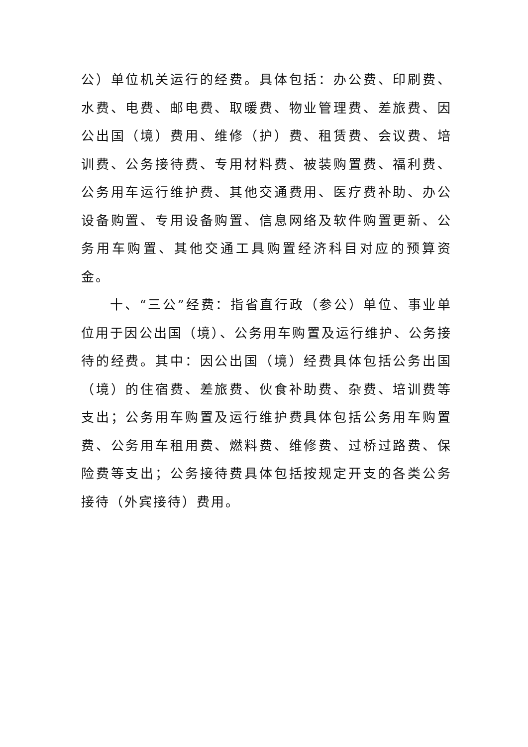公）单位机关运行的经费。具体包括：办公费、印刷费、水费、电费、邮电费、取暖费、物业管理费、差旅费、因公出国（境）费用、维修（护）费、租赁费、会议费、培训费、公务接待费、专用材料费、被装购置费、福利费、公务用车运行维护费、其他交通费用、医疗费补助、办公设备购置、专用设备购置、信息网络及软件购置更新、公务用车购置、其他交通工具购置经济科目对应的预算资金。
十、“三公”经费：指省直行政（参公）单位、事业单位用于因公出国（境）、公务用车购置及运行维护、公务接待的经费。其中：因公出国（境）经费具体包括公务出国（境）的住宿费、差旅费、伙食补助费、杂费、培训费等支出；公务用车购置及运行维护费具体包括公务用车购置费、公务用车租用费、燃料费、维修费、过桥过路费、保险费等支出；公务接待费具体包括按规定开支的各类公务接待（外宾接待）费用。